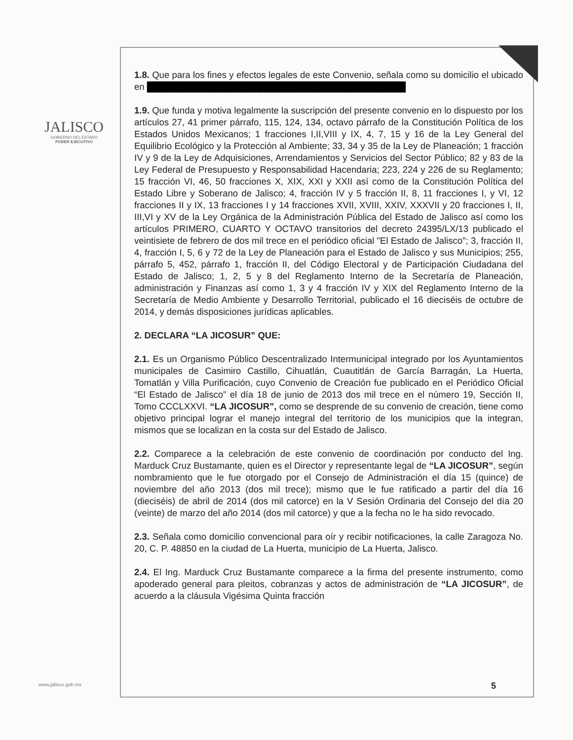JALISCO
GOBIERNO DEL ESTADO
PODER EJECUTIVO
www.jalisco.gob.mx
1.8. Que para los fines y efectos legales de este Convenio, señala como su domicilio el ubicado en ████████████████████████████████████████
1.9. Que funda y motiva legalmente la suscripción del presente convenio en lo dispuesto por los artículos 27, 41 primer párrafo, 115, 124, 134, octavo párrafo de la Constitución Política de los Estados Unidos Mexicanos; 1 fracciones I,II,VIII y IX, 4, 7, 15 y 16 de la Ley General del Equilibrio Ecológico y la Protección al Ambiente; 33, 34 y 35 de la Ley de Planeación; 1 fracción IV y 9 de la Ley de Adquisiciones, Arrendamientos y Servicios del Sector Público; 82 y 83 de la Ley Federal de Presupuesto y Responsabilidad Hacendaria; 223, 224 y 226 de su Reglamento; 15 fracción VI, 46, 50 fracciones X, XIX, XXI y XXII así como de la Constitución Política del Estado Libre y Soberano de Jalisco; 4, fracción IV y 5 fracción II, 8, 11 fracciones I, y VI, 12 fracciones II y IX, 13 fracciones I y 14 fracciones XVII, XVIII, XXIV, XXXVII y 20 fracciones I, II, III,VI y XV de la Ley Orgánica de la Administración Pública del Estado de Jalisco así como los artículos PRIMERO, CUARTO Y OCTAVO transitorios del decreto 24395/LX/13 publicado el veintisiete de febrero de dos mil trece en el periódico oficial "El Estado de Jalisco"; 3, fracción II, 4, fracción I, 5, 6 y 72 de la Ley de Planeación para el Estado de Jalisco y sus Municipios; 255, párrafo 5, 452, párrafo 1, fracción II, del Código Electoral y de Participación Ciudadana del Estado de Jalisco; 1, 2, 5 y 8 del Reglamento Interno de la Secretaría de Planeación, administración y Finanzas así como 1, 3 y 4 fracción IV y XIX del Reglamento Interno de la Secretaría de Medio Ambiente y Desarrollo Territorial, publicado el 16 dieciséis de octubre de 2014, y demás disposiciones jurídicas aplicables.
2. DECLARA “LA JICOSUR” QUE:
2.1. Es un Organismo Público Descentralizado Intermunicipal integrado por los Ayuntamientos municipales de Casimiro Castillo, Cihuatlán, Cuautitlán de García Barragán, La Huerta, Tomatlán y Villa Purificación, cuyo Convenio de Creación fue publicado en el Periódico Oficial “El Estado de Jalisco” el día 18 de junio de 2013 dos mil trece en el número 19, Sección II, Tomo CCCLXXVI. “LA JICOSUR”, como se desprende de su convenio de creación, tiene como objetivo principal lograr el manejo integral del territorio de los municipios que la integran, mismos que se localizan en la costa sur del Estado de Jalisco.
2.2. Comparece a la celebración de este convenio de coordinación por conducto del Ing. Marduck Cruz Bustamante, quien es el Director y representante legal de “LA JICOSUR”, según nombramiento que le fue otorgado por el Consejo de Administración el día 15 (quince) de noviembre del año 2013 (dos mil trece); mismo que le fue ratificado a partir del día 16 (dieciséis) de abril de 2014 (dos mil catorce) en la V Sesión Ordinaria del Consejo del día 20 (veinte) de marzo del año 2014 (dos mil catorce) y que a la fecha no le ha sido revocado.
2.3. Señala como domicilio convencional para oír y recibir notificaciones, la calle Zaragoza No. 20, C. P. 48850 en la ciudad de La Huerta, municipio de La Huerta, Jalisco.
2.4. El Ing. Marduck Cruz Bustamante comparece a la firma del presente instrumento, como apoderado general para pleitos, cobranzas y actos de administración de “LA JICOSUR”, de acuerdo a la cláusula Vigésima Quinta fracción
5